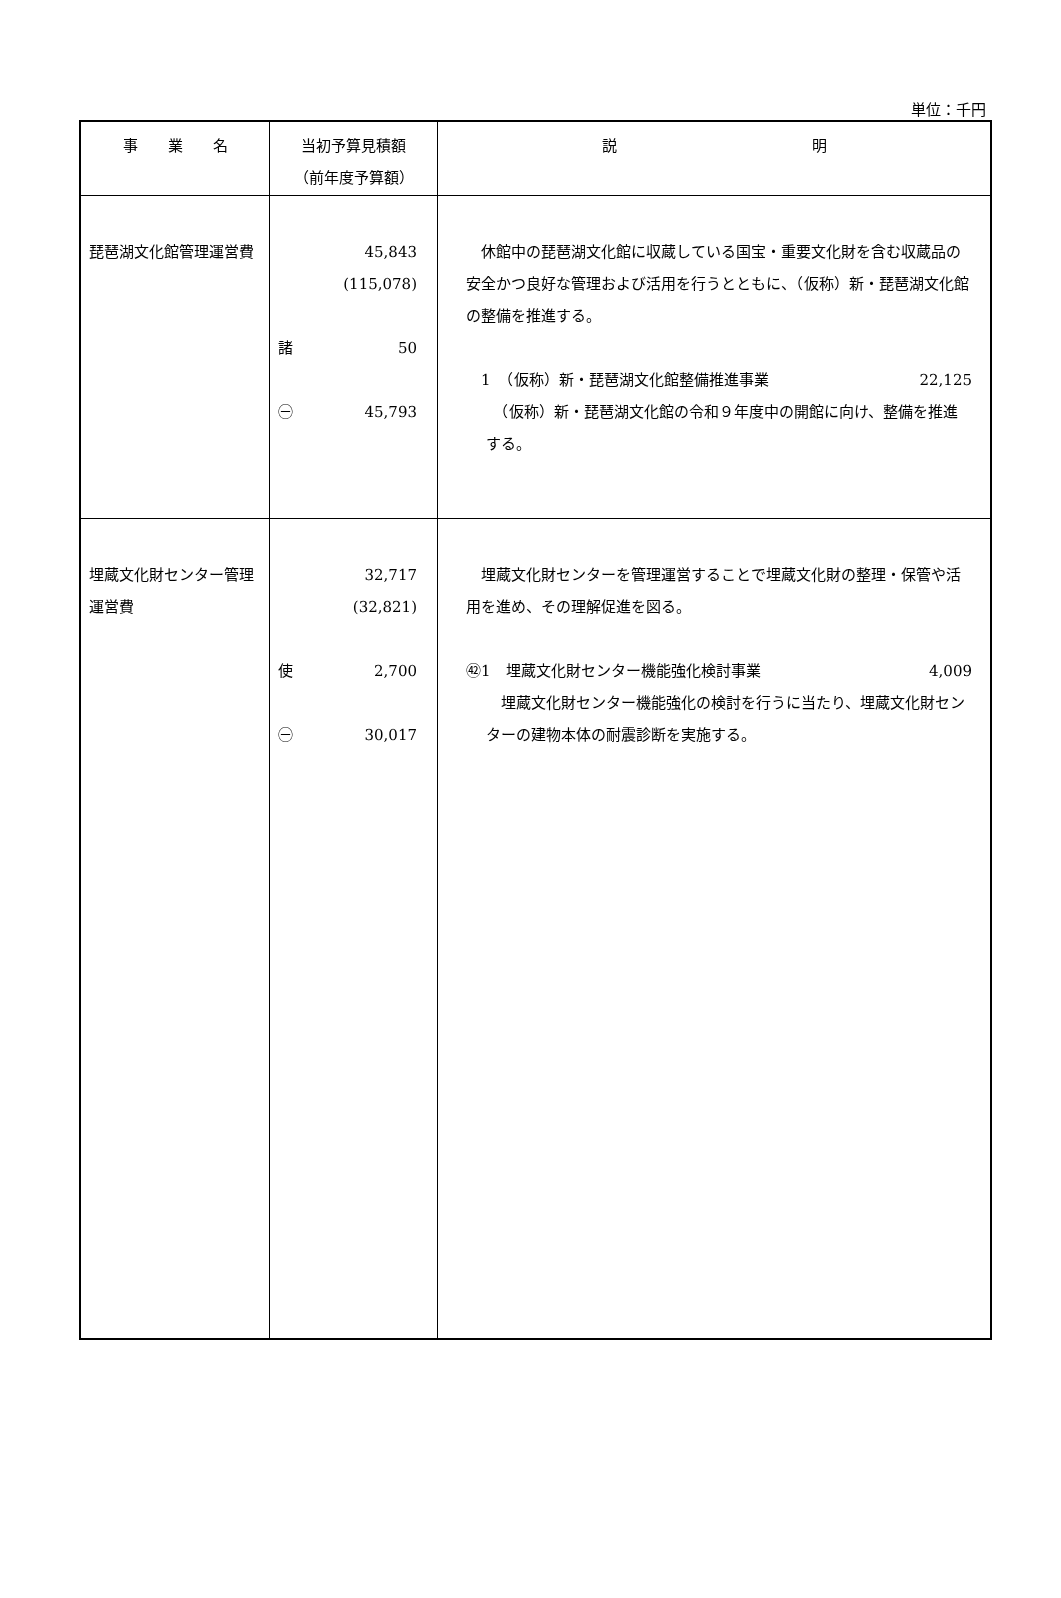単位：千円
| 事 業 名 | 当初予算見積額 （前年度予算額） | 説 明 |
| --- | --- | --- |
| 琵琶湖文化館管理運営費 | 45,843 (115,078) 諸 50 ㊀ 45,793 | 休館中の琵琶湖文化館に収蔵している国宝・重要文化財を含む収蔵品の安全かつ良好な管理および活用を行うとともに、（仮称）新・琵琶湖文化館の整備を推進する。 1 （仮称）新・琵琶湖文化館整備推進事業 22,125 （仮称）新・琵琶湖文化館の令和９年度中の開館に向け、整備を推進する。 |
| 埋蔵文化財センター管理運営費 | 32,717 (32,821) 使 2,700 ㊀ 30,017 | 埋蔵文化財センターを管理運営することで埋蔵文化財の整理・保管や活用を進め、その理解促進を図る。 ㊷1 埋蔵文化財センター機能強化検討事業 4,009 埋蔵文化財センター機能強化の検討を行うに当たり、埋蔵文化財センターの建物本体の耐震診断を実施する。 |